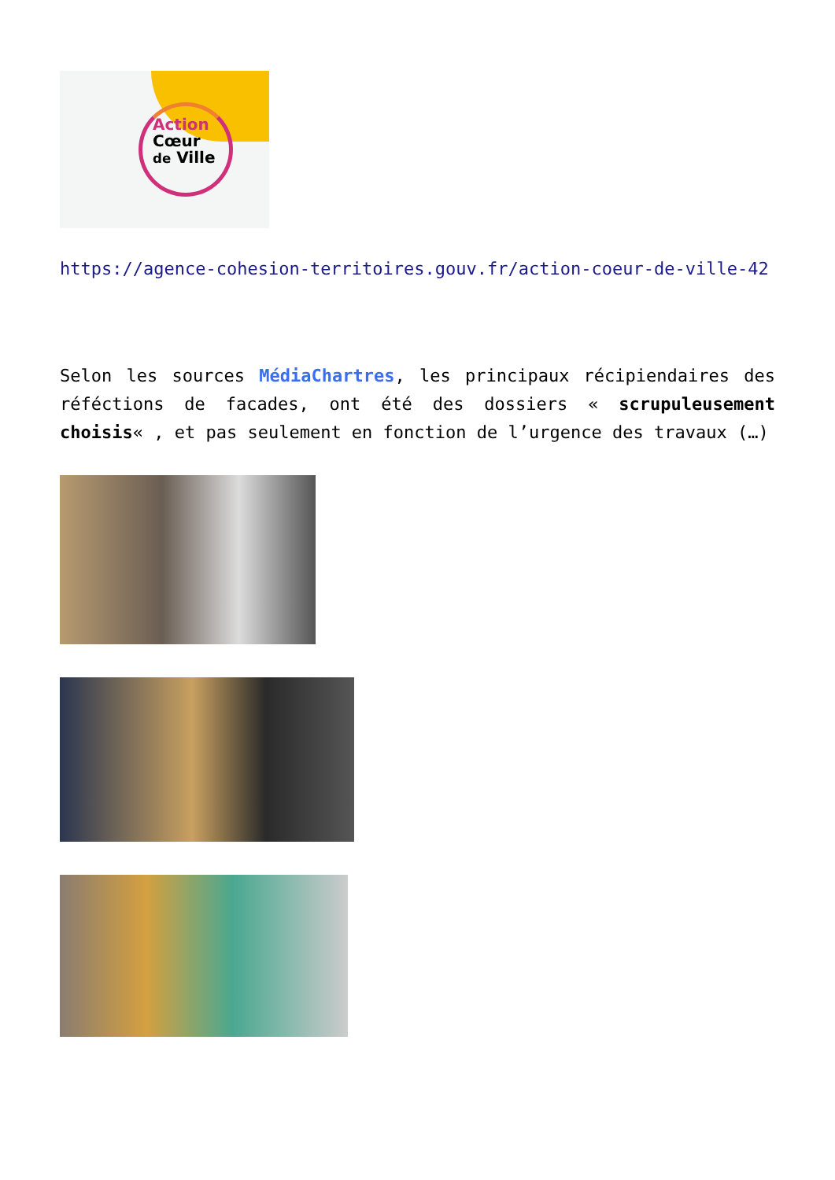Action
Cœur
de Ville
https://agence-cohesion-territoires.gouv.fr/action-coeur-de-ville-42
Selon les sources MédiaChartres, les principaux récipiendaires des réféctions de facades, ont été des dossiers « scrupuleusement choisis« , et pas seulement en fonction de l’urgence des travaux (…)